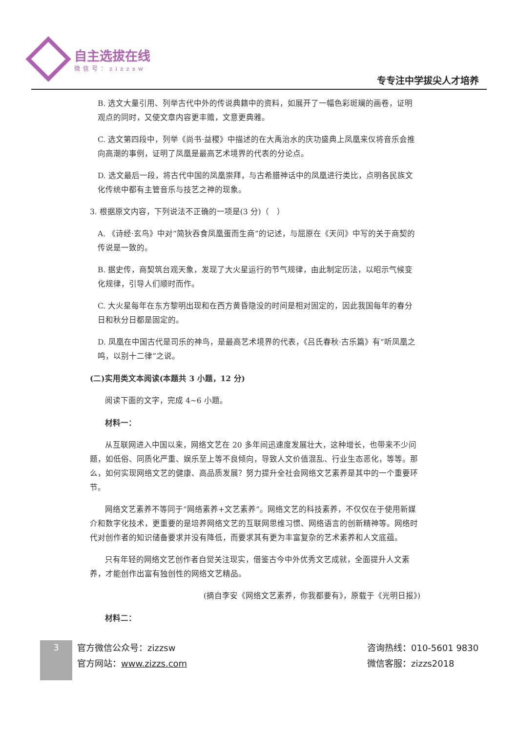自主选拔在线
微信号：zizzsw
专专注中学拔尖人才培养
B. 选文大量引用、列举古代中外的传说典籍中的资料，如展开了一幅色彩斑斓的画卷，证明观点的同时，又使文章内容更丰赡，文意更典雅。
C. 选文第四段中，列举《尚书·益稷》中描述的在大禹治水的庆功盛典上凤凰来仪将音乐会推向高潮的事例，证明了凤凰是最高艺术境界的代表的分论点。
D. 选文最后一段，将古代中国的凤凰崇拜，与古希腊神话中的凤凰进行类比，点明各民族文化传统中都有主管音乐与技艺之神的现象。
3. 根据原文内容，下列说法不正确的一项是(3 分)（　）
A. 《诗经·玄鸟》中对“简狄吞食凤凰蛋而生商”的记述，与屈原在《天问》中写的关于商契的传说是一致的。
B. 据史传，商契筑台观天象，发现了大火星运行的节气规律，由此制定历法，以昭示气候变化规律，引导人们顺时而作。
C. 大火星每年在东方黎明出现和在西方黄昏隐没的时间是相对固定的，因此我国每年的春分日和秋分日都是固定的。
D. 凤凰在中国古代是司乐的神鸟，是最高艺术境界的代表，《吕氏春秋·古乐篇》有“听凤凰之鸣，以别十二律”之说。
(二)实用类文本阅读(本题共 3 小题，12 分)
阅读下面的文字，完成 4~6 小题。
材料一：
从互联网进入中国以来，网络文艺在 20 多年间迅速度发展壮大，这种增长，也带来不少问题，如低俗、同质化严重、娱乐至上等不良倾向，导致人文价值混乱、行业生态恶化，等等。那么，如何实现网络文艺的健康、高品质发展？努力提升全社会网络文艺素养是其中的一个重要环节。
网络文艺素养不等同于“网络素养+文艺素养”。网络文艺的科技素养，不仅仅在于使用新媒介和数字化技术，更重要的是培养网络文艺的互联网思维习惯、网络语言的创新精神等。网络时代对创作者的知识储备要求并没有降低，而要求其有更为丰富复杂的艺术素养和人文底蕴。
只有年轻的网络文艺创作者自觉关注现实，借鉴古今中外优秀文艺成就，全面提升人文素养，才能创作出富有独创性的网络文艺精品。
(摘自李安《网络文艺素养，你我都要有》，原载于《光明日报》)
材料二：
3
官方微信公众号：zizzsw
官方网站：www.zizzs.com
咨询热线：010-5601 9830
微信客服：zizzs2018